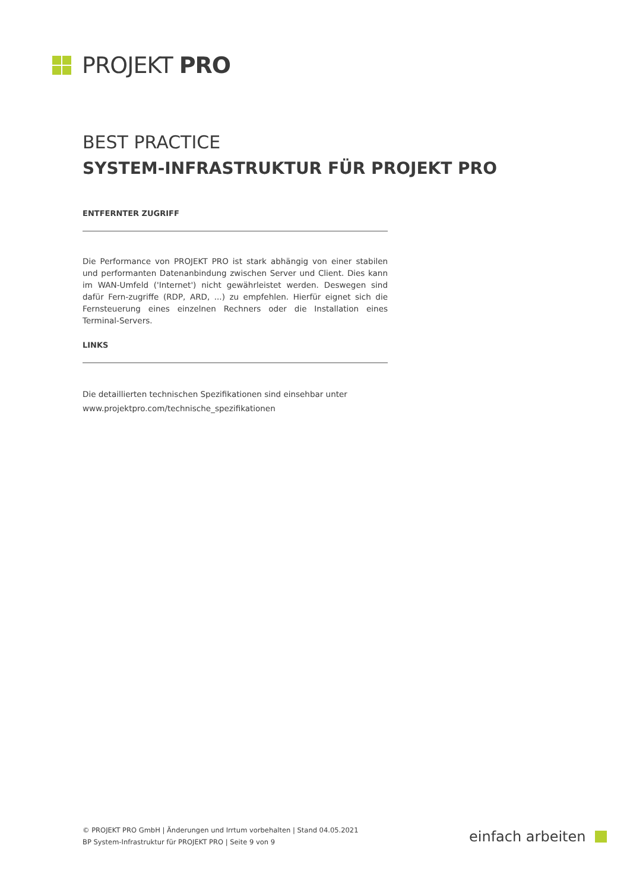PROJEKT PRO
BEST PRACTICE
SYSTEM-INFRASTRUKTUR FÜR PROJEKT PRO
ENTFERNTER ZUGRIFF
Die Performance von PROJEKT PRO ist stark abhängig von einer stabilen und performanten Datenanbindung zwischen Server und Client. Dies kann im WAN-Umfeld ('Internet') nicht gewährleistet werden. Deswegen sind dafür Fern-zugriffe (RDP, ARD, ...) zu empfehlen. Hierfür eignet sich die Fernsteuerung eines einzelnen Rechners oder die Installation eines Terminal-Servers.
LINKS
Die detaillierten technischen Spezifikationen sind einsehbar unter
www.projektpro.com/technische_spezifikationen
© PROJEKT PRO GmbH | Änderungen und Irrtum vorbehalten | Stand 04.05.2021
BP System-Infrastruktur für PROJEKT PRO | Seite 9 von 9
einfach arbeiten